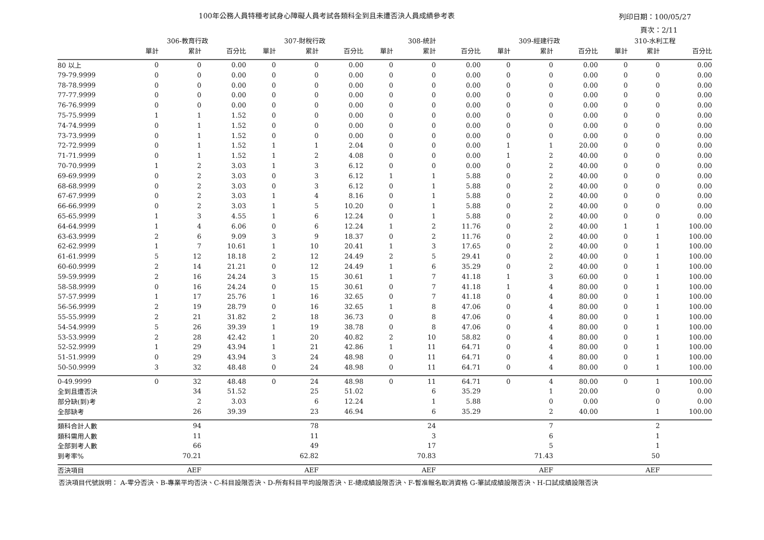100年公務人員特種考試身心障礙人員考試各類科全到且未遭否決人員成績參考表
列印日期：100/05/27
　　　頁次：2/11
| | 306-教育行政 | | | 307-財稅行政 | | | 308-統計 | | | 309-經建行政 | | | 310-水利工程 | | |
| --- | --- | --- | --- | --- | --- | --- | --- | --- | --- | --- | --- | --- | --- | --- | --- |
| | 單計 | 累計 | 百分比 | 單計 | 累計 | 百分比 | 單計 | 累計 | 百分比 | 單計 | 累計 | 百分比 | 單計 | 累計 | 百分比 |
| 80 以上 | 0 | 0 | 0.00 | 0 | 0 | 0.00 | 0 | 0 | 0.00 | 0 | 0 | 0.00 | 0 | 0 | 0.00 |
| 79-79.9999 | 0 | 0 | 0.00 | 0 | 0 | 0.00 | 0 | 0 | 0.00 | 0 | 0 | 0.00 | 0 | 0 | 0.00 |
| 78-78.9999 | 0 | 0 | 0.00 | 0 | 0 | 0.00 | 0 | 0 | 0.00 | 0 | 0 | 0.00 | 0 | 0 | 0.00 |
| 77-77.9999 | 0 | 0 | 0.00 | 0 | 0 | 0.00 | 0 | 0 | 0.00 | 0 | 0 | 0.00 | 0 | 0 | 0.00 |
| 76-76.9999 | 0 | 0 | 0.00 | 0 | 0 | 0.00 | 0 | 0 | 0.00 | 0 | 0 | 0.00 | 0 | 0 | 0.00 |
| 75-75.9999 | 1 | 1 | 1.52 | 0 | 0 | 0.00 | 0 | 0 | 0.00 | 0 | 0 | 0.00 | 0 | 0 | 0.00 |
| 74-74.9999 | 0 | 1 | 1.52 | 0 | 0 | 0.00 | 0 | 0 | 0.00 | 0 | 0 | 0.00 | 0 | 0 | 0.00 |
| 73-73.9999 | 0 | 1 | 1.52 | 0 | 0 | 0.00 | 0 | 0 | 0.00 | 0 | 0 | 0.00 | 0 | 0 | 0.00 |
| 72-72.9999 | 0 | 1 | 1.52 | 1 | 1 | 2.04 | 0 | 0 | 0.00 | 1 | 1 | 20.00 | 0 | 0 | 0.00 |
| 71-71.9999 | 0 | 1 | 1.52 | 1 | 2 | 4.08 | 0 | 0 | 0.00 | 1 | 2 | 40.00 | 0 | 0 | 0.00 |
| 70-70.9999 | 1 | 2 | 3.03 | 1 | 3 | 6.12 | 0 | 0 | 0.00 | 0 | 2 | 40.00 | 0 | 0 | 0.00 |
| 69-69.9999 | 0 | 2 | 3.03 | 0 | 3 | 6.12 | 1 | 1 | 5.88 | 0 | 2 | 40.00 | 0 | 0 | 0.00 |
| 68-68.9999 | 0 | 2 | 3.03 | 0 | 3 | 6.12 | 0 | 1 | 5.88 | 0 | 2 | 40.00 | 0 | 0 | 0.00 |
| 67-67.9999 | 0 | 2 | 3.03 | 1 | 4 | 8.16 | 0 | 1 | 5.88 | 0 | 2 | 40.00 | 0 | 0 | 0.00 |
| 66-66.9999 | 0 | 2 | 3.03 | 1 | 5 | 10.20 | 0 | 1 | 5.88 | 0 | 2 | 40.00 | 0 | 0 | 0.00 |
| 65-65.9999 | 1 | 3 | 4.55 | 1 | 6 | 12.24 | 0 | 1 | 5.88 | 0 | 2 | 40.00 | 0 | 0 | 0.00 |
| 64-64.9999 | 1 | 4 | 6.06 | 0 | 6 | 12.24 | 1 | 2 | 11.76 | 0 | 2 | 40.00 | 1 | 1 | 100.00 |
| 63-63.9999 | 2 | 6 | 9.09 | 3 | 9 | 18.37 | 0 | 2 | 11.76 | 0 | 2 | 40.00 | 0 | 1 | 100.00 |
| 62-62.9999 | 1 | 7 | 10.61 | 1 | 10 | 20.41 | 1 | 3 | 17.65 | 0 | 2 | 40.00 | 0 | 1 | 100.00 |
| 61-61.9999 | 5 | 12 | 18.18 | 2 | 12 | 24.49 | 2 | 5 | 29.41 | 0 | 2 | 40.00 | 0 | 1 | 100.00 |
| 60-60.9999 | 2 | 14 | 21.21 | 0 | 12 | 24.49 | 1 | 6 | 35.29 | 0 | 2 | 40.00 | 0 | 1 | 100.00 |
| 59-59.9999 | 2 | 16 | 24.24 | 3 | 15 | 30.61 | 1 | 7 | 41.18 | 1 | 3 | 60.00 | 0 | 1 | 100.00 |
| 58-58.9999 | 0 | 16 | 24.24 | 0 | 15 | 30.61 | 0 | 7 | 41.18 | 1 | 4 | 80.00 | 0 | 1 | 100.00 |
| 57-57.9999 | 1 | 17 | 25.76 | 1 | 16 | 32.65 | 0 | 7 | 41.18 | 0 | 4 | 80.00 | 0 | 1 | 100.00 |
| 56-56.9999 | 2 | 19 | 28.79 | 0 | 16 | 32.65 | 1 | 8 | 47.06 | 0 | 4 | 80.00 | 0 | 1 | 100.00 |
| 55-55.9999 | 2 | 21 | 31.82 | 2 | 18 | 36.73 | 0 | 8 | 47.06 | 0 | 4 | 80.00 | 0 | 1 | 100.00 |
| 54-54.9999 | 5 | 26 | 39.39 | 1 | 19 | 38.78 | 0 | 8 | 47.06 | 0 | 4 | 80.00 | 0 | 1 | 100.00 |
| 53-53.9999 | 2 | 28 | 42.42 | 1 | 20 | 40.82 | 2 | 10 | 58.82 | 0 | 4 | 80.00 | 0 | 1 | 100.00 |
| 52-52.9999 | 1 | 29 | 43.94 | 1 | 21 | 42.86 | 1 | 11 | 64.71 | 0 | 4 | 80.00 | 0 | 1 | 100.00 |
| 51-51.9999 | 0 | 29 | 43.94 | 3 | 24 | 48.98 | 0 | 11 | 64.71 | 0 | 4 | 80.00 | 0 | 1 | 100.00 |
| 50-50.9999 | 3 | 32 | 48.48 | 0 | 24 | 48.98 | 0 | 11 | 64.71 | 0 | 4 | 80.00 | 0 | 1 | 100.00 |
| 0-49.9999 | 0 | 32 | 48.48 | 0 | 24 | 48.98 | 0 | 11 | 64.71 | 0 | 4 | 80.00 | 0 | 1 | 100.00 |
| 全到且遭否決 | | 34 | 51.52 | | 25 | 51.02 | | 6 | 35.29 | | 1 | 20.00 | | 0 | 0.00 |
| 部分缺(到)考 | | 2 | 3.03 | | 6 | 12.24 | | 1 | 5.88 | | 0 | 0.00 | | 0 | 0.00 |
| 全部缺考 | | 26 | 39.39 | | 23 | 46.94 | | 6 | 35.29 | | 2 | 40.00 | | 1 | 100.00 |
| 類科合計人數 | | 94 | | | 78 | | | 24 | | | 7 | | | 2 | |
| 類科需用人數 | | 11 | | | 11 | | | 3 | | | 6 | | | 1 | |
| 全部到考人數 | | 66 | | | 49 | | | 17 | | | 5 | | | 1 | |
| 到考率% | | 70.21 | | | 62.82 | | | 70.83 | | | 71.43 | | | 50 | |
| 否決項目 | | AEF | | | AEF | | | AEF | | | AEF | | | AEF | |
否決項目代號說明： A-零分否決、B-專業平均否決、C-科目設限否決、D-所有科目平均設限否決、E-總成績設限否決、F-暫准報名取消資格 G-筆試成績設限否決、H-口試成績設限否決